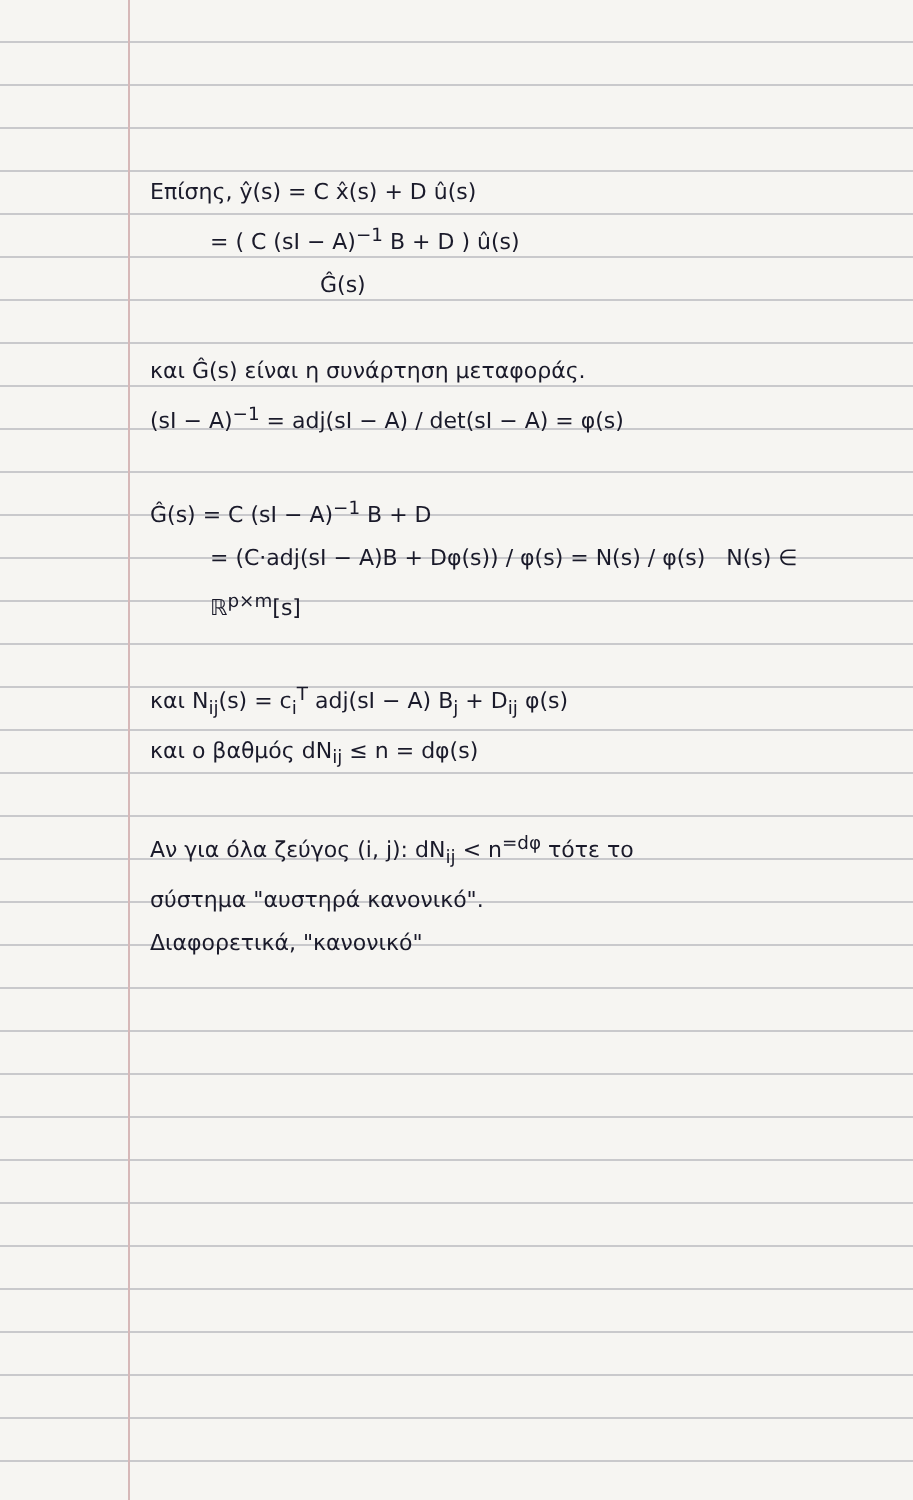Επίσης, ŷ(s) = C x̂(s) + D û(s)
= ( C (sI − A)<sup>−1</sup> B + D ) û(s)
Ĝ(s)
και Ĝ(s) είναι η συνάρτηση μεταφοράς.
(sI − A)<sup>−1</sup> = adj(sI − A) / det(sI − A) = φ(s)
Ĝ(s) = C (sI − A)<sup>−1</sup> B + D
= (C·adj(sI − A)B + Dφ(s)) / φ(s) = N(s) / φ(s) N(s) ∈ ℝ<sup>p×m</sup>[s]
και N<sub>ij</sub>(s) = c<sub>i</sub><sup>T</sup> adj(sI − A) B<sub>j</sub> + D<sub>ij</sub> φ(s)
και ο βαθμός dN<sub>ij</sub> ≤ n = dφ(s)
Αν για όλα ζεύγος (i, j): dN<sub>ij</sub> < n<sup>=dφ</sup> τότε το
σύστημα "αυστηρά κανονικό".
Διαφορετικά, "κανονικό"